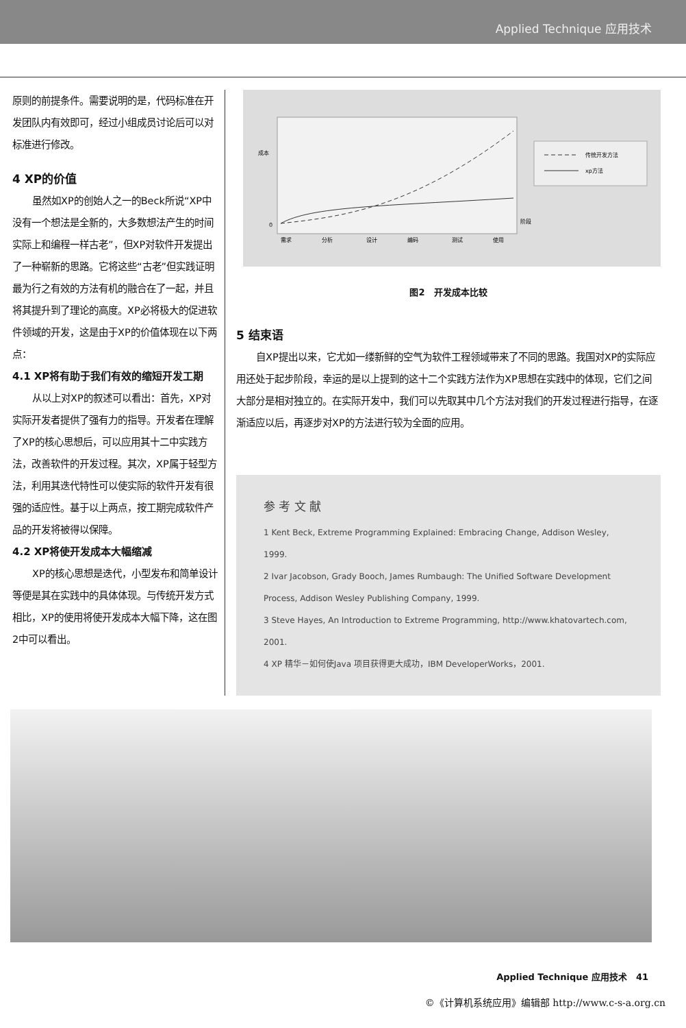Applied Technique 应用技术
原则的前提条件。需要说明的是，代码标准在开发团队内有效即可，经过小组成员讨论后可以对标准进行修改。
4 XP的价值
虽然如XP的创始人之一的Beck所说“XP中没有一个想法是全新的，大多数想法产生的时间实际上和编程一样古老”，但XP对软件开发提出了一种崭新的思路。它将这些“古老”但实践证明最为行之有效的方法有机的融合在了一起，并且将其提升到了理论的高度。XP必将极大的促进软件领域的开发，这是由于XP的价值体现在以下两点：
4.1 XP将有助于我们有效的缩短开发工期
从以上对XP的叙述可以看出：首先，XP对实际开发者提供了强有力的指导。开发者在理解了XP的核心思想后，可以应用其十二中实践方法，改善软件的开发过程。其次，XP属于轻型方法，利用其迭代特性可以使实际的软件开发有很强的适应性。基于以上两点，按工期完成软件产品的开发将被得以保障。
4.2 XP将使开发成本大幅缩减
XP的核心思想是迭代，小型发布和简单设计等便是其在实践中的具体体现。与传统开发方式相比，XP的使用将使开发成本大幅下降，这在图2中可以看出。
成本
0
阶段
需求
分析
设计
编码
测试
使用
传统开发方法
xp方法
图2　开发成本比较
5 结束语
自XP提出以来，它尤如一缕新鲜的空气为软件工程领域带来了不同的思路。我国对XP的实际应用还处于起步阶段，幸运的是以上提到的这十二个实践方法作为XP思想在实践中的体现，它们之间大部分是相对独立的。在实际开发中，我们可以先取其中几个方法对我们的开发过程进行指导，在逐渐适应以后，再逐步对XP的方法进行较为全面的应用。
参 考 文 献
1 Kent Beck, Extreme Programming Explained: Embracing Change, Addison Wesley, 1999.
2 Ivar Jacobson, Grady Booch, James Rumbaugh: The Unified Software Development Process, Addison Wesley Publishing Company, 1999.
3 Steve Hayes, An Introduction to Extreme Programming, http://www.khatovartech.com, 2001.
4 XP 精华－如何使Java 项目获得更大成功，IBM DeveloperWorks，2001.
Applied Technique 应用技术　41
©《计算机系统应用》编辑部 http://www.c-s-a.org.cn